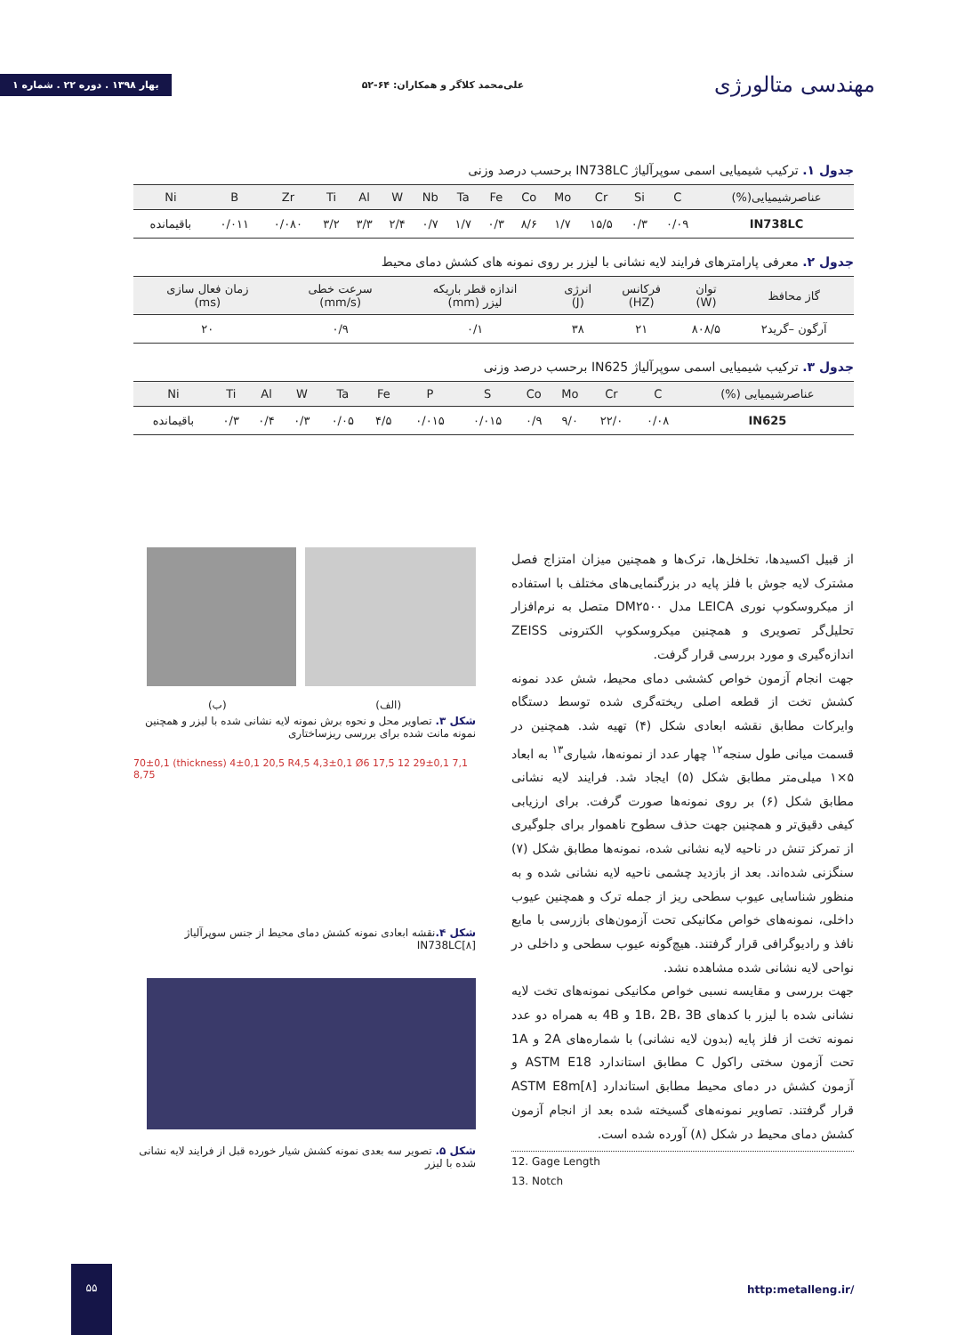مهندسی متالورژی
علی‌محمد کلاگر و همکاران: ۶۴-۵۲
بهار ۱۳۹۸ . دوره ۲۲ . شماره ۱
جدول ۱. ترکیب شیمیایی اسمی سوپرآلیاژ IN738LC برحسب درصد وزنی
| عناصرشیمیایی(%) | C | Si | Cr | Mo | Co | Fe | Ta | Nb | W | Al | Ti | Zr | B | Ni |
| --- | --- | --- | --- | --- | --- | --- | --- | --- | --- | --- | --- | --- | --- | --- |
| IN738LC | ۰/۰۹ | ۰/۳ | ۱۵/۵ | ۱/۷ | ۸/۶ | ۰/۳ | ۱/۷ | ۰/۷ | ۲/۴ | ۳/۳ | ۳/۲ | ۰/۰۸۰ | ۰/۰۱۱ | باقیمانده |
جدول ۲. معرفی پارامترهای فرایند لایه نشانی با لیزر بر روی نمونه های کشش دمای محیط
| گاز محافظ | توان (W) | فرکانس (HZ) | انرژی (J) | اندازه قطر باریکه لیزر (mm) | سرعت خطی (mm/s) | زمان فعال سازی (ms) |
| --- | --- | --- | --- | --- | --- | --- |
| آرگون –گرید۲ | ۸۰۸/۵ | ۲۱ | ۳۸ | ۰/۱ | ۰/۹ | ۲۰ |
جدول ۳. ترکیب شیمیایی اسمی سوپرآلیاژ IN625 برحسب درصد وزنی
| عناصرشیمیایی (%) | C | Cr | Mo | Co | S | P | Fe | Ta | W | Al | Ti | Ni |
| --- | --- | --- | --- | --- | --- | --- | --- | --- | --- | --- | --- | --- |
| IN625 | ۰/۰۸ | ۲۲/۰ | ۹/۰ | ۰/۹ | ۰/۰۱۵ | ۰/۰۱۵ | ۴/۵ | ۰/۰۵ | ۰/۳ | ۰/۴ | ۰/۳ | باقیمانده |
از قبیل اکسیدها، تخلخل‌ها، ترک‌ها و همچنین میزان امتزاج فصل مشترک لایه جوش با فلز پایه در بزرگنمایی‌های مختلف با استفاده از میکروسکوپ نوری LEICA مدل DM۲۵۰۰ متصل به نرم‌افزار تحلیل‌گر تصویری و همچنین میکروسکوپ الکترونی ZEISS اندازه‌گیری و مورد بررسی قرار گرفت.
جهت انجام آزمون خواص کششی دمای محیط، شش عدد نمونه کشش تخت از قطعه اصلی ریخته‌گری شده توسط دستگاه وایرکات مطابق نقشه ابعادی شکل (۴) تهیه شد. همچنین در قسمت میانی طول سنجه<sup>۱۲</sup> چهار عدد از نمونه‌ها، شیاری<sup>۱۳</sup> به ابعاد ۵×۱ میلی‌متر مطابق شکل (۵) ایجاد شد. فرایند لایه نشانی مطابق شکل (۶) بر روی نمونه‌ها صورت گرفت. برای ارزیابی کیفی دقیق‌تر و همچنین جهت حذف سطوح ناهموار برای جلوگیری از تمرکز تنش در ناحیه لایه نشانی شده، نمونه‌ها مطابق شکل (۷) سنگزنی شده‌اند. بعد از بازدید چشمی ناحیه لایه نشانی شده و به منظور شناسایی عیوب سطحی ریز از جمله ترک و همچنین عیوب داخلی، نمونه‌های خواص مکانیکی تحت آزمون‌های بازرسی با مایع نافذ و رادیوگرافی قرار گرفتند. هیچ‌گونه عیوب سطحی و داخلی در نواحی لایه نشانی شده مشاهده نشد.
جهت بررسی و مقایسه نسبی خواص مکانیکی نمونه‌های تخت لایه نشانی شده با لیزر با کدهای 1B، 2B، 3B و 4B به همراه دو عدد نمونه تخت از فلز پایه (بدون لایه نشانی) با شماره‌های 2A و 1A تحت آزمون سختی راکول C مطابق استاندارد ASTM E18 و آزمون کشش در دمای محیط مطابق استاندارد ASTM E8m[۸] قرار گرفتند. تصاویر نمونه‌های گسیخته شده بعد از انجام آزمون کشش دمای محیط در شکل (۸) آورده شده است.
12. Gage Length
13. Notch
(الف) (ب)
شکل ۳. تصاویر محل و نحوه برش نمونه لایه نشانی شده با لیزر و همچنین نمونه مانت شده برای بررسی ریزساختاری
70±0,1 (thickness) 4±0,1 20,5 R4,5 4,3±0,1 Ø6 17,5 12 29±0,1 7,1 8,75
شکل ۴. نقشه ابعادی نمونه کشش دمای محیط از جنس سوپرآلیاژ IN738LC[۸]
شکل ۵. تصویر سه بعدی نمونه کشش شیار خورده قبل از فرایند لایه نشانی شده با لیزر
۵۵
http:metalleng.ir/